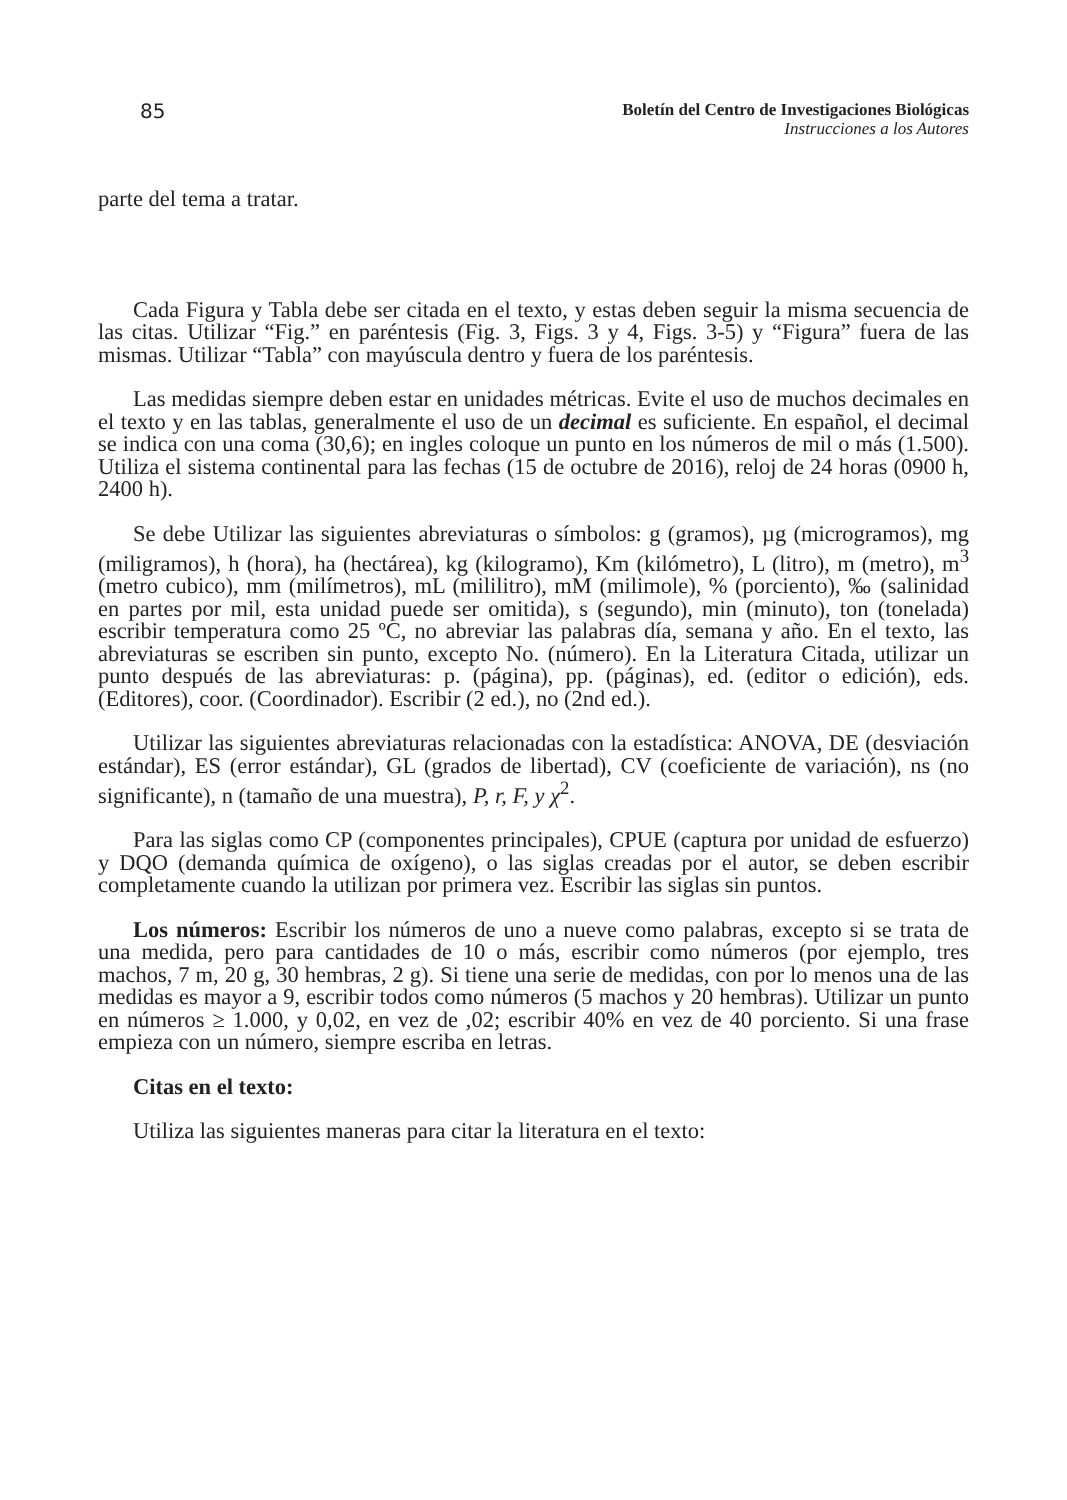85
Boletín del Centro de Investigaciones Biológicas
Instrucciones a los Autores
parte del tema a tratar.
Cada Figura y Tabla debe ser citada en el texto, y estas deben seguir la misma secuencia de las citas. Utilizar “Fig.” en paréntesis (Fig. 3, Figs. 3 y 4, Figs. 3-5) y “Figura” fuera de las mismas. Utilizar “Tabla” con mayúscula dentro y fuera de los paréntesis.
Las medidas siempre deben estar en unidades métricas. Evite el uso de muchos decimales en el texto y en las tablas, generalmente el uso de un decimal es suficiente. En español, el decimal se indica con una coma (30,6); en ingles coloque un punto en los números de mil o más (1.500). Utiliza el sistema continental para las fechas (15 de octubre de 2016), reloj de 24 horas (0900 h, 2400 h).
Se debe Utilizar las siguientes abreviaturas o símbolos: g (gramos), µg (microgramos), mg (miligramos), h (hora), ha (hectárea), kg (kilogramo), Km (kilómetro), L (litro), m (metro), m<sup>3</sup> (metro cubico), mm (milímetros), mL (mililitro), mM (milimole), % (porciento), ‰ (salinidad en partes por mil, esta unidad puede ser omitida), s (segundo), min (minuto), ton (tonelada) escribir temperatura como 25 ºC, no abreviar las palabras día, semana y año. En el texto, las abreviaturas se escriben sin punto, excepto No. (número). En la Literatura Citada, utilizar un punto después de las abreviaturas: p. (página), pp. (páginas), ed. (editor o edición), eds. (Editores), coor. (Coordinador). Escribir (2 ed.), no (2nd ed.).
Utilizar las siguientes abreviaturas relacionadas con la estadística: ANOVA, DE (desviación estándar), ES (error estándar), GL (grados de libertad), CV (coeficiente de variación), ns (no significante), n (tamaño de una muestra), P, r, F, y χ<sup>2</sup>.
Para las siglas como CP (componentes principales), CPUE (captura por unidad de esfuerzo) y DQO (demanda química de oxígeno), o las siglas creadas por el autor, se deben escribir completamente cuando la utilizan por primera vez. Escribir las siglas sin puntos.
Los números: Escribir los números de uno a nueve como palabras, excepto si se trata de una medida, pero para cantidades de 10 o más, escribir como números (por ejemplo, tres machos, 7 m, 20 g, 30 hembras, 2 g). Si tiene una serie de medidas, con por lo menos una de las medidas es mayor a 9, escribir todos como números (5 machos y 20 hembras). Utilizar un punto en números ≥ 1.000, y 0,02, en vez de ,02; escribir 40% en vez de 40 porciento. Si una frase empieza con un número, siempre escriba en letras.
Citas en el texto:
Utiliza las siguientes maneras para citar la literatura en el texto: